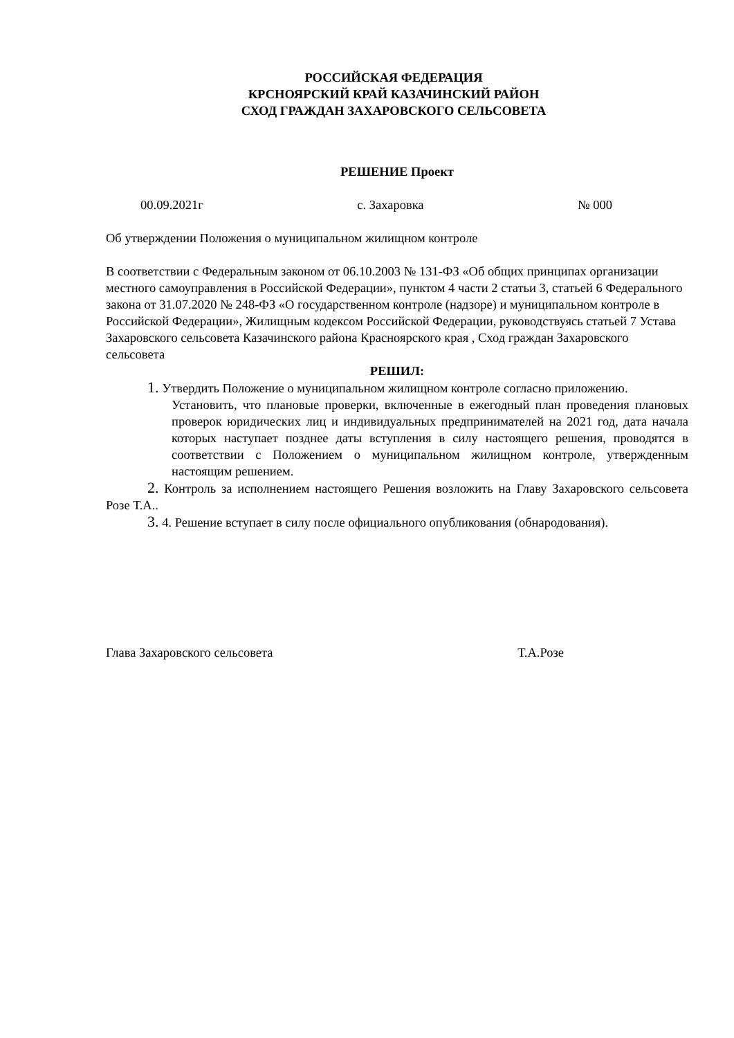РОССИЙСКАЯ ФЕДЕРАЦИЯ
КРСНОЯРСКИЙ КРАЙ КАЗАЧИНСКИЙ РАЙОН
СХОД ГРАЖДАН ЗАХАРОВСКОГО СЕЛЬСОВЕТА
РЕШЕНИЕ Проект
00.09.2021г с. Захаровка № 000
Об утверждении Положения о муниципальном жилищном контроле
В соответствии с Федеральным законом от 06.10.2003 № 131-ФЗ «Об общих принципах организации местного самоуправления в Российской Федерации», пунктом 4 части 2 статьи 3, статьей 6 Федерального закона от 31.07.2020 № 248-ФЗ «О государственном контроле (надзоре) и муниципальном контроле в Российской Федерации», Жилищным кодексом Российской Федерации, руководствуясь статьей 7 Устава Захаровского сельсовета Казачинского района Красноярского края , Сход граждан Захаровского сельсовета
РЕШИЛ:
1. Утвердить Положение о муниципальном жилищном контроле согласно приложению.
Установить, что плановые проверки, включенные в ежегодный план проведения плановых проверок юридических лиц и индивидуальных предпринимателей на 2021 год, дата начала которых наступает позднее даты вступления в силу настоящего решения, проводятся в соответствии с Положением о муниципальном жилищном контроле, утвержденным настоящим решением.
2. Контроль за исполнением настоящего Решения возложить на Главу Захаровского сельсовета Розе Т.А..
3. 4. Решение вступает в силу после официального опубликования (обнародования).
Глава Захаровского сельсовета Т.А.Розе